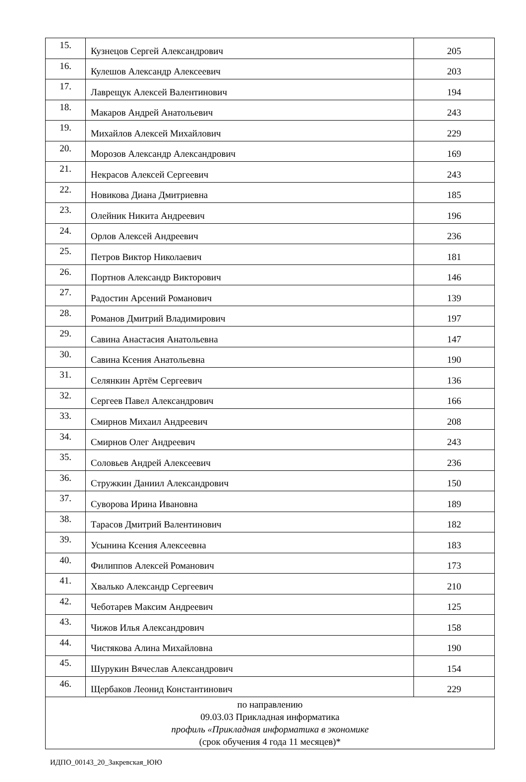| 15. | Кузнецов Сергей Александрович | 205 |
| 16. | Кулешов Александр Алексеевич | 203 |
| 17. | Лаврещук Алексей Валентинович | 194 |
| 18. | Макаров Андрей Анатольевич | 243 |
| 19. | Михайлов Алексей Михайлович | 229 |
| 20. | Морозов Александр Александрович | 169 |
| 21. | Некрасов Алексей Сергеевич | 243 |
| 22. | Новикова Диана Дмитриевна | 185 |
| 23. | Олейник Никита Андреевич | 196 |
| 24. | Орлов Алексей Андреевич | 236 |
| 25. | Петров Виктор Николаевич | 181 |
| 26. | Портнов Александр Викторович | 146 |
| 27. | Радостин Арсений Романович | 139 |
| 28. | Романов Дмитрий Владимирович | 197 |
| 29. | Савина Анастасия Анатольевна | 147 |
| 30. | Савина Ксения Анатольевна | 190 |
| 31. | Селянкин Артём Сергеевич | 136 |
| 32. | Сергеев Павел Александрович | 166 |
| 33. | Смирнов Михаил Андреевич | 208 |
| 34. | Смирнов Олег Андреевич | 243 |
| 35. | Соловьев Андрей Алексеевич | 236 |
| 36. | Стружкин Даниил Александрович | 150 |
| 37. | Суворова Ирина Ивановна | 189 |
| 38. | Тарасов Дмитрий Валентинович | 182 |
| 39. | Усынина Ксения Алексеевна | 183 |
| 40. | Филиппов Алексей Романович | 173 |
| 41. | Хвалько Александр Сергеевич | 210 |
| 42. | Чеботарев Максим Андреевич | 125 |
| 43. | Чижов Илья Александрович | 158 |
| 44. | Чистякова Алина Михайловна | 190 |
| 45. | Шурукин Вячеслав Александрович | 154 |
| 46. | Щербаков Леонид Константинович | 229 |
| по направлению 09.03.03 Прикладная информатика профиль «Прикладная информатика в экономике (срок обучения 4 года 11 месяцев)* | | |
ИДПО_00143_20_Закревская_ЮЮ